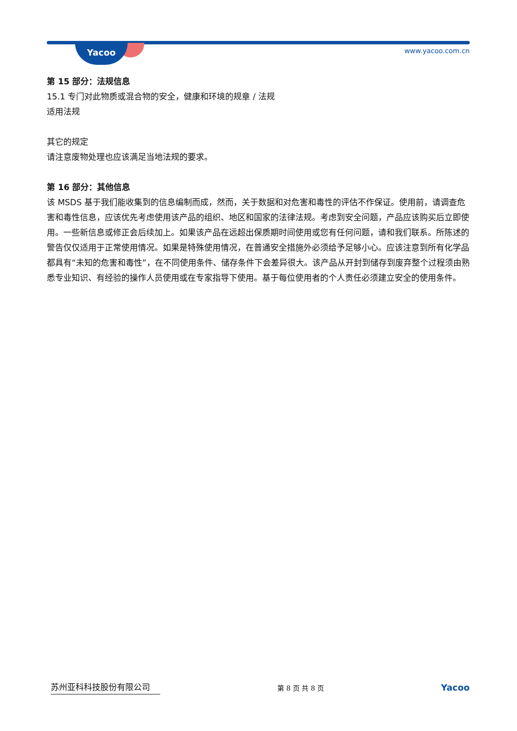Yacoo www.yacoo.com.cn
第 15 部分：法规信息
15.1 专门对此物质或混合物的安全，健康和环境的规章 / 法规
适用法规
其它的规定
请注意废物处理也应该满足当地法规的要求。
第 16 部分：其他信息
该 MSDS 基于我们能收集到的信息编制而成，然而，关于数据和对危害和毒性的评估不作保证。使用前，请调查危害和毒性信息，应该优先考虑使用该产品的组织、地区和国家的法律法规。考虑到安全问题，产品应该购买后立即使用。一些新信息或修正会后续加上。如果该产品在远超出保质期时间使用或您有任何问题，请和我们联系。所陈述的警告仅仅适用于正常使用情况。如果是特殊使用情况，在普通安全措施外必须给予足够小心。应该注意到所有化学品都具有“未知的危害和毒性”，在不同使用条件、储存条件下会差异很大。该产品从开封到储存到废弃整个过程须由熟悉专业知识、有经验的操作人员使用或在专家指导下使用。基于每位使用者的个人责任必须建立安全的使用条件。
苏州亚科科技股份有限公司
第 8 页 共 8 页
Yacoo